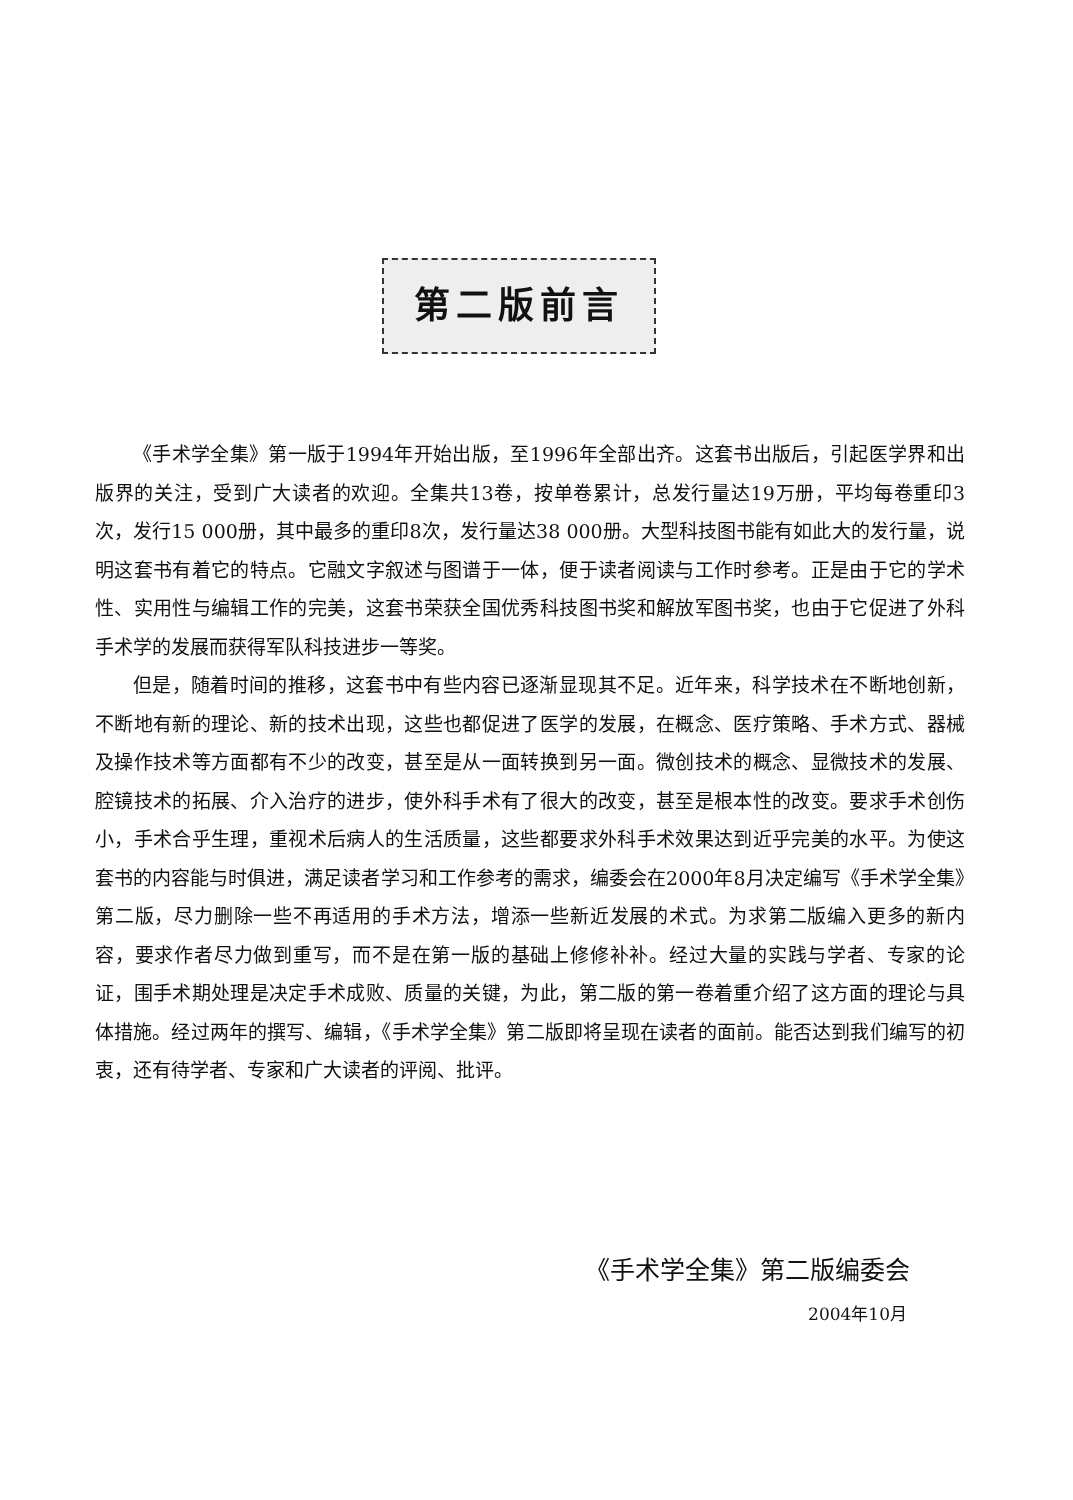第二版前言
《手术学全集》第一版于1994年开始出版，至1996年全部出齐。这套书出版后，引起医学界和出版界的关注，受到广大读者的欢迎。全集共13卷，按单卷累计，总发行量达19万册，平均每卷重印3次，发行15 000册，其中最多的重印8次，发行量达38 000册。大型科技图书能有如此大的发行量，说明这套书有着它的特点。它融文字叙述与图谱于一体，便于读者阅读与工作时参考。正是由于它的学术性、实用性与编辑工作的完美，这套书荣获全国优秀科技图书奖和解放军图书奖，也由于它促进了外科手术学的发展而获得军队科技进步一等奖。
但是，随着时间的推移，这套书中有些内容已逐渐显现其不足。近年来，科学技术在不断地创新，不断地有新的理论、新的技术出现，这些也都促进了医学的发展，在概念、医疗策略、手术方式、器械及操作技术等方面都有不少的改变，甚至是从一面转换到另一面。微创技术的概念、显微技术的发展、腔镜技术的拓展、介入治疗的进步，使外科手术有了很大的改变，甚至是根本性的改变。要求手术创伤小，手术合乎生理，重视术后病人的生活质量，这些都要求外科手术效果达到近乎完美的水平。为使这套书的内容能与时俱进，满足读者学习和工作参考的需求，编委会在2000年8月决定编写《手术学全集》第二版，尽力删除一些不再适用的手术方法，增添一些新近发展的术式。为求第二版编入更多的新内容，要求作者尽力做到重写，而不是在第一版的基础上修修补补。经过大量的实践与学者、专家的论证，围手术期处理是决定手术成败、质量的关键，为此，第二版的第一卷着重介绍了这方面的理论与具体措施。经过两年的撰写、编辑，《手术学全集》第二版即将呈现在读者的面前。能否达到我们编写的初衷，还有待学者、专家和广大读者的评阅、批评。
《手术学全集》第二版编委会
2004年10月